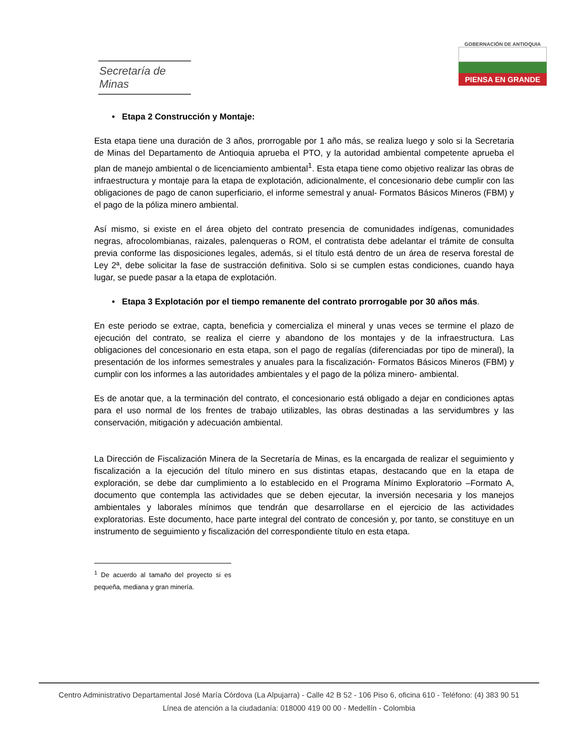Secretaría de Minas
GOBERNACIÓN DE ANTIOQUIA
PIENSA EN GRANDE
• Etapa 2 Construcción y Montaje:
Esta etapa tiene una duración de 3 años, prorrogable por 1 año más, se realiza luego y solo si la Secretaria de Minas del Departamento de Antioquia aprueba el PTO, y la autoridad ambiental competente aprueba el plan de manejo ambiental o de licenciamiento ambiental<sup>1</sup>. Esta etapa tiene como objetivo realizar las obras de infraestructura y montaje para la etapa de explotación, adicionalmente, el concesionario debe cumplir con las obligaciones de pago de canon superficiario, el informe semestral y anual- Formatos Básicos Mineros (FBM) y el pago de la póliza minero ambiental.
Así mismo, si existe en el área objeto del contrato presencia de comunidades indígenas, comunidades negras, afrocolombianas, raizales, palenqueras o ROM, el contratista debe adelantar el trámite de consulta previa conforme las disposiciones legales, además, si el título está dentro de un área de reserva forestal de Ley 2ª, debe solicitar la fase de sustracción definitiva. Solo si se cumplen estas condiciones, cuando haya lugar, se puede pasar a la etapa de explotación.
• Etapa 3 Explotación por el tiempo remanente del contrato prorrogable por 30 años más.
En este periodo se extrae, capta, beneficia y comercializa el mineral y unas veces se termine el plazo de ejecución del contrato, se realiza el cierre y abandono de los montajes y de la infraestructura. Las obligaciones del concesionario en esta etapa, son el pago de regalías (diferenciadas por tipo de mineral), la presentación de los informes semestrales y anuales para la fiscalización- Formatos Básicos Mineros (FBM) y cumplir con los informes a las autoridades ambientales y el pago de la póliza minero- ambiental.
Es de anotar que, a la terminación del contrato, el concesionario está obligado a dejar en condiciones aptas para el uso normal de los frentes de trabajo utilizables, las obras destinadas a las servidumbres y las conservación, mitigación y adecuación ambiental.
La Dirección de Fiscalización Minera de la Secretaría de Minas, es la encargada de realizar el seguimiento y fiscalización a la ejecución del título minero en sus distintas etapas, destacando que en la etapa de exploración, se debe dar cumplimiento a lo establecido en el Programa Mínimo Exploratorio –Formato A, documento que contempla las actividades que se deben ejecutar, la inversión necesaria y los manejos ambientales y laborales mínimos que tendrán que desarrollarse en el ejercicio de las actividades exploratorias. Este documento, hace parte integral del contrato de concesión y, por tanto, se constituye en un instrumento de seguimiento y fiscalización del correspondiente título en esta etapa.
<sup>1</sup> De acuerdo al tamaño del proyecto si es pequeña, mediana y gran minería.
Centro Administrativo Departamental José María Córdova (La Alpujarra) - Calle 42 B 52 - 106 Piso 6, oficina 610 - Teléfono: (4) 383 90 51
Línea de atención a la ciudadanía: 018000 419 00 00 - Medellín - Colombia